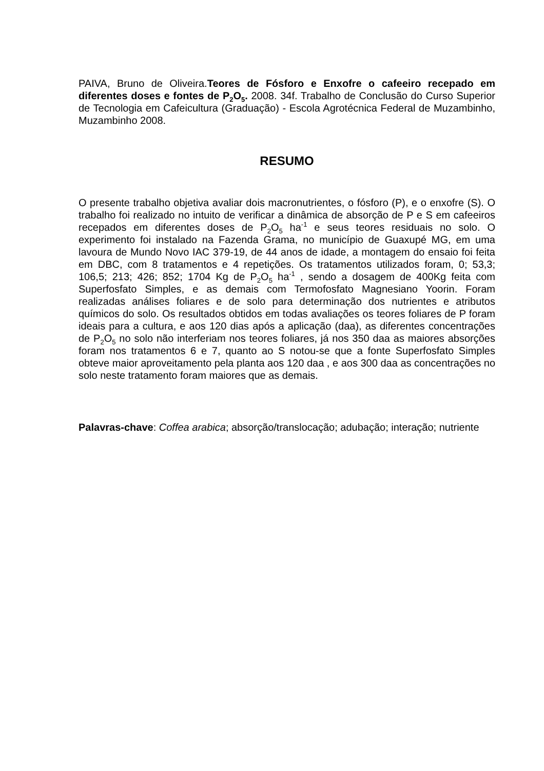PAIVA, Bruno de Oliveira.Teores de Fósforo e Enxofre o cafeeiro recepado em diferentes doses e fontes de P<sub>2</sub>O<sub>5</sub>. 2008. 34f. Trabalho de Conclusão do Curso Superior de Tecnologia em Cafeicultura (Graduação) - Escola Agrotécnica Federal de Muzambinho, Muzambinho 2008.
RESUMO
O presente trabalho objetiva avaliar dois macronutrientes, o fósforo (P), e o enxofre (S). O trabalho foi realizado no intuito de verificar a dinâmica de absorção de P e S em cafeeiros recepados em diferentes doses de P<sub>2</sub>O<sub>5</sub> ha<sup>-1</sup> e seus teores residuais no solo. O experimento foi instalado na Fazenda Grama, no município de Guaxupé MG, em uma lavoura de Mundo Novo IAC 379-19, de 44 anos de idade, a montagem do ensaio foi feita em DBC, com 8 tratamentos e 4 repetições. Os tratamentos utilizados foram, 0; 53,3; 106,5; 213; 426; 852; 1704 Kg de P<sub>2</sub>O<sub>5</sub> ha<sup>-1</sup> , sendo a dosagem de 400Kg feita com Superfosfato Simples, e as demais com Termofosfato Magnesiano Yoorin. Foram realizadas análises foliares e de solo para determinação dos nutrientes e atributos químicos do solo. Os resultados obtidos em todas avaliações os teores foliares de P foram ideais para a cultura, e aos 120 dias após a aplicação (daa), as diferentes concentrações de P<sub>2</sub>O<sub>5</sub> no solo não interferiam nos teores foliares, já nos 350 daa as maiores absorções foram nos tratamentos 6 e 7, quanto ao S notou-se que a fonte Superfosfato Simples obteve maior aproveitamento pela planta aos 120 daa , e aos 300 daa as concentrações no solo neste tratamento foram maiores que as demais.
Palavras-chave: Coffea arabica; absorção/translocação; adubação; interação; nutriente